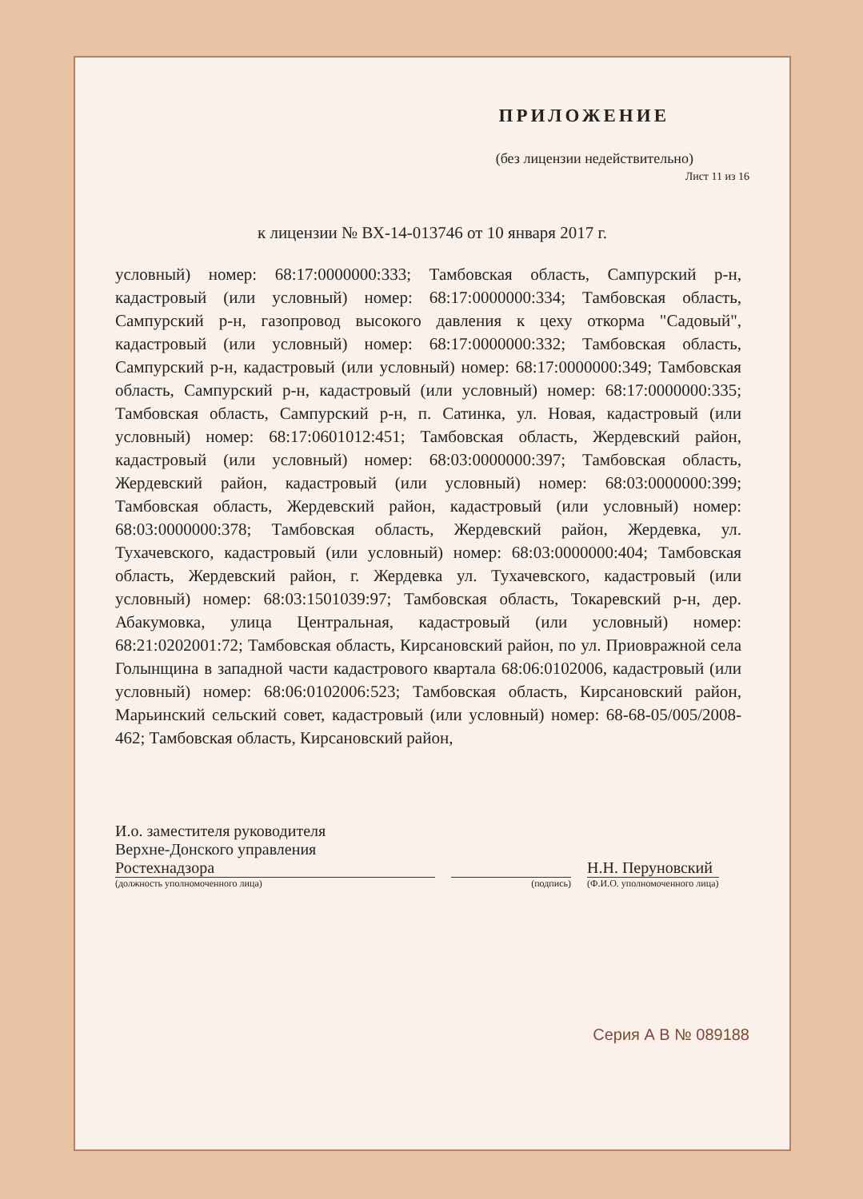ПРИЛОЖЕНИЕ
(без лицензии недействительно)
Лист 11 из 16
к лицензии № ВХ-14-013746 от 10 января 2017 г.
условный) номер: 68:17:0000000:333; Тамбовская область, Сампурский р-н, кадастровый (или условный) номер: 68:17:0000000:334; Тамбовская область, Сампурский р-н, газопровод высокого давления к цеху откорма "Садовый", кадастровый (или условный) номер: 68:17:0000000:332; Тамбовская область, Сампурский р-н, кадастровый (или условный) номер: 68:17:0000000:349; Тамбовская область, Сампурский р-н, кадастровый (или условный) номер: 68:17:0000000:335; Тамбовская область, Сампурский р-н, п. Сатинка, ул. Новая, кадастровый (или условный) номер: 68:17:0601012:451; Тамбовская область, Жердевский район, кадастровый (или условный) номер: 68:03:0000000:397; Тамбовская область, Жердевский район, кадастровый (или условный) номер: 68:03:0000000:399; Тамбовская область, Жердевский район, кадастровый (или условный) номер: 68:03:0000000:378; Тамбовская область, Жердевский район, Жердевка, ул. Тухачевского, кадастровый (или условный) номер: 68:03:0000000:404; Тамбовская область, Жердевский район, г. Жердевка ул. Тухачевского, кадастровый (или условный) номер: 68:03:1501039:97; Тамбовская область, Токаревский р-н, дер. Абакумовка, улица Центральная, кадастровый (или условный) номер: 68:21:0202001:72; Тамбовская область, Кирсановский район, по ул. Приовражной села Голынщина в западной части кадастрового квартала 68:06:0102006, кадастровый (или условный) номер: 68:06:0102006:523; Тамбовская область, Кирсановский район, Марьинский сельский совет, кадастровый (или условный) номер: 68-68-05/005/2008-462; Тамбовская область, Кирсановский район,
И.о. заместителя руководителя
Верхне-Донского управления
Ростехнадзора
(должность уполномоченного лица)
(подпись)
Н.Н. Перуновский
(Ф.И.О. уполномоченного лица)
Серия А В № 089188